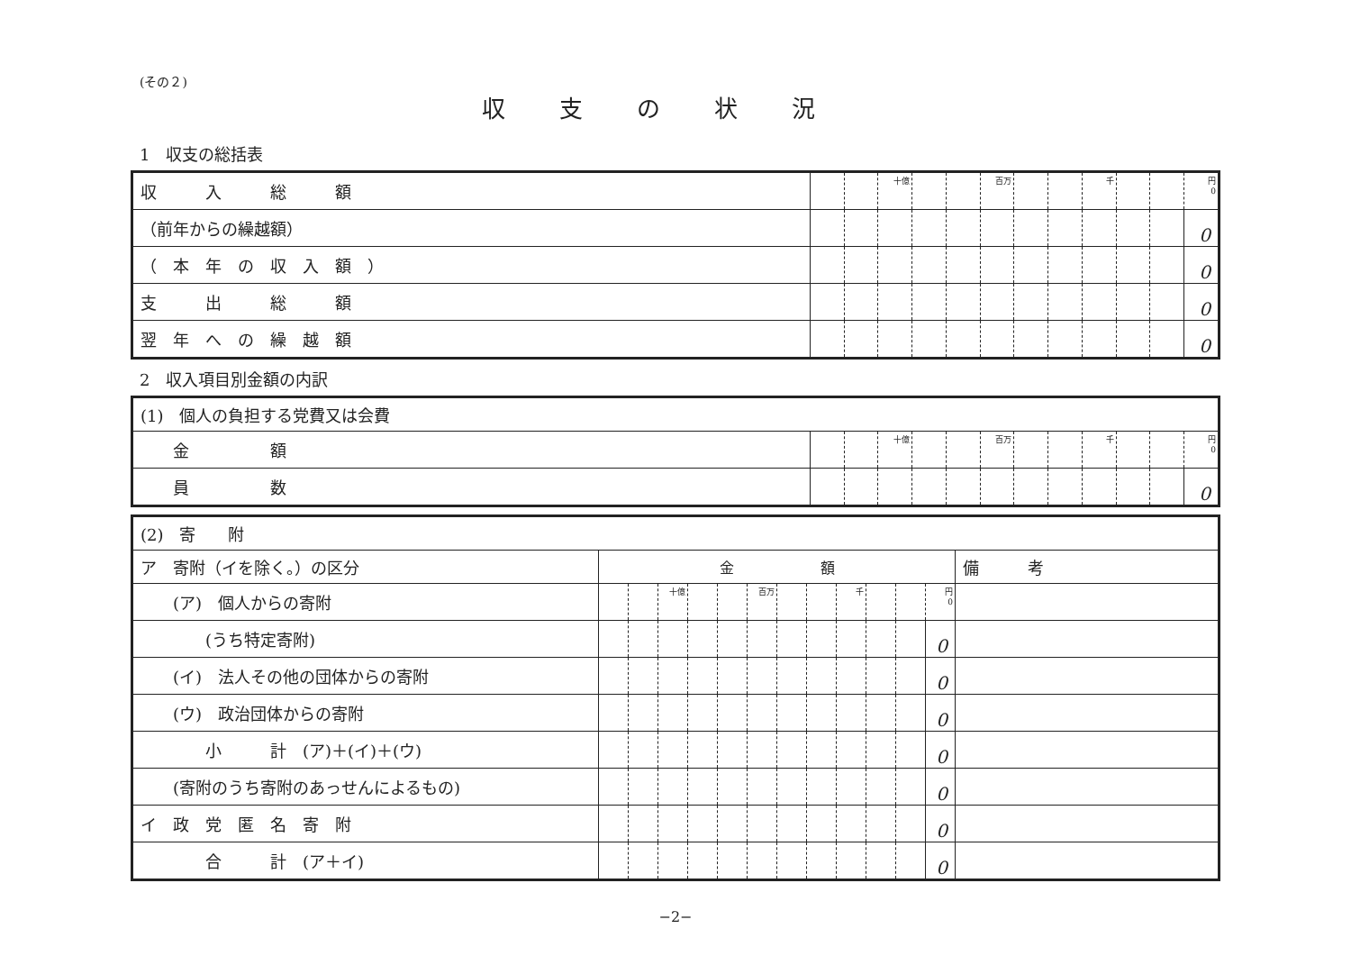(その２)
収支の状況
1　収支の総括表
| 収 入 総 額 | | | 十億 | | | 百万 | | | 千 | | | 円 0 |
| （前年からの繰越額） | | | | | | | | | | | | 0 |
| （ 本 年 の 収 入 額 ） | | | | | | | | | | | | 0 |
| 支 出 総 額 | | | | | | | | | | | | 0 |
| 翌 年 へ の 繰 越 額 | | | | | | | | | | | | 0 |
2　収入項目別金額の内訳
| (1) 個人の負担する党費又は会費 | | | | | | | | | | | | |
| 金 額 | | | 十億 | | | 百万 | | | 千 | | | 円 0 |
| 員 数 | | | | | | | | | | | | 0 |
| (2) 寄 附 | | | | | | | | | | | | | |
| ア 寄附（イを除く。）の区分 | 金 額 | | | | | | | | | | | | 備 考 |
| (ア) 個人からの寄附 | | | 十億 | | | 百万 | | | 千 | | | 円 0 | |
| (うち特定寄附) | | | | | | | | | | | | 0 | |
| (イ) 法人その他の団体からの寄附 | | | | | | | | | | | | 0 | |
| (ウ) 政治団体からの寄附 | | | | | | | | | | | | 0 | |
| 小 計 (ア)＋(イ)＋(ウ) | | | | | | | | | | | | 0 | |
| (寄附のうち寄附のあっせんによるもの) | | | | | | | | | | | | 0 | |
| イ 政 党 匿 名 寄 附 | | | | | | | | | | | | 0 | |
| 合 計 (ア＋イ) | | | | | | | | | | | | 0 | |
−2−